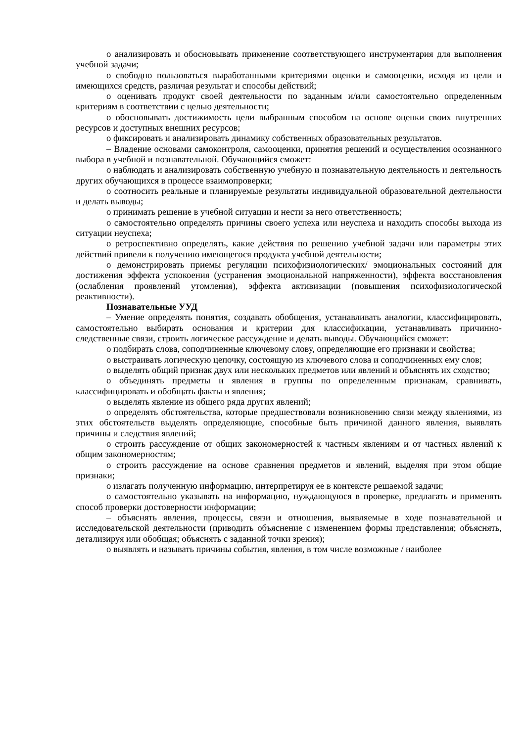o анализировать и обосновывать применение соответствующего инструментария для выполнения учебной задачи;
o свободно пользоваться выработанными критериями оценки и самооценки, исходя из цели и имеющихся средств, различая результат и способы действий;
o оценивать продукт своей деятельности по заданным и/или самостоятельно определенным критериям в соответствии с целью деятельности;
o обосновывать достижимость цели выбранным способом на основе оценки своих внутренних ресурсов и доступных внешних ресурсов;
o фиксировать и анализировать динамику собственных образовательных результатов.
– Владение основами самоконтроля, самооценки, принятия решений и осуществления осознанного выбора в учебной и познавательной. Обучающийся сможет:
o наблюдать и анализировать собственную учебную и познавательную деятельность и деятельность других обучающихся в процессе взаимопроверки;
o соотносить реальные и планируемые результаты индивидуальной образовательной деятельности и делать выводы;
o принимать решение в учебной ситуации и нести за него ответственность;
o самостоятельно определять причины своего успеха или неуспеха и находить способы выхода из ситуации неуспеха;
o ретроспективно определять, какие действия по решению учебной задачи или параметры этих действий привели к получению имеющегося продукта учебной деятельности;
o демонстрировать приемы регуляции психофизиологических/ эмоциональных состояний для достижения эффекта успокоения (устранения эмоциональной напряженности), эффекта восстановления (ослабления проявлений утомления), эффекта активизации (повышения психофизиологической реактивности).
Познавательные УУД
– Умение определять понятия, создавать обобщения, устанавливать аналогии, классифицировать, самостоятельно выбирать основания и критерии для классификации, устанавливать причинно-следственные связи, строить логическое рассуждение и делать выводы. Обучающийся сможет:
o подбирать слова, соподчиненные ключевому слову, определяющие его признаки и свойства;
o выстраивать логическую цепочку, состоящую из ключевого слова и соподчиненных ему слов;
o выделять общий признак двух или нескольких предметов или явлений и объяснять их сходство;
o объединять предметы и явления в группы по определенным признакам, сравнивать, классифицировать и обобщать факты и явления;
o выделять явление из общего ряда других явлений;
o определять обстоятельства, которые предшествовали возникновению связи между явлениями, из этих обстоятельств выделять определяющие, способные быть причиной данного явления, выявлять причины и следствия явлений;
o строить рассуждение от общих закономерностей к частным явлениям и от частных явлений к общим закономерностям;
o строить рассуждение на основе сравнения предметов и явлений, выделяя при этом общие признаки;
o излагать полученную информацию, интерпретируя ее в контексте решаемой задачи;
o самостоятельно указывать на информацию, нуждающуюся в проверке, предлагать и применять способ проверки достоверности информации;
– объяснять явления, процессы, связи и отношения, выявляемые в ходе познавательной и исследовательской деятельности (приводить объяснение с изменением формы представления; объяснять, детализируя или обобщая; объяснять с заданной точки зрения);
o выявлять и называть причины события, явления, в том числе возможные / наиболее